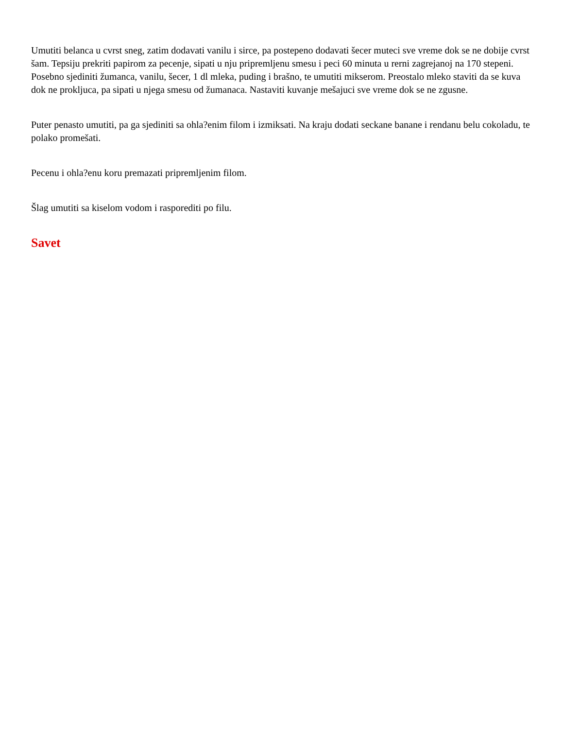Umutiti belanca u cvrst sneg, zatim dodavati vanilu i sirce, pa postepeno dodavati šecer muteci sve vreme dok se ne dobije cvrst šam. Tepsiju prekriti papirom za pecenje, sipati u nju pripremljenu smesu i peci 60 minuta u rerni zagrejanoj na 170 stepeni. Posebno sjediniti žumanca, vanilu, šecer, 1 dl mleka, puding i brašno, te umutiti mikserom. Preostalo mleko staviti da se kuva dok ne prokljuca, pa sipati u njega smesu od žumanaca. Nastaviti kuvanje mešajuci sve vreme dok se ne zgusne.
Puter penasto umutiti, pa ga sjediniti sa ohla?enim filom i izmiksati. Na kraju dodati seckane banane i rendanu belu cokoladu, te polako promešati.
Pecenu i ohla?enu koru premazati pripremljenim filom.
Šlag umutiti sa kiselom vodom i rasporediti po filu.
Savet